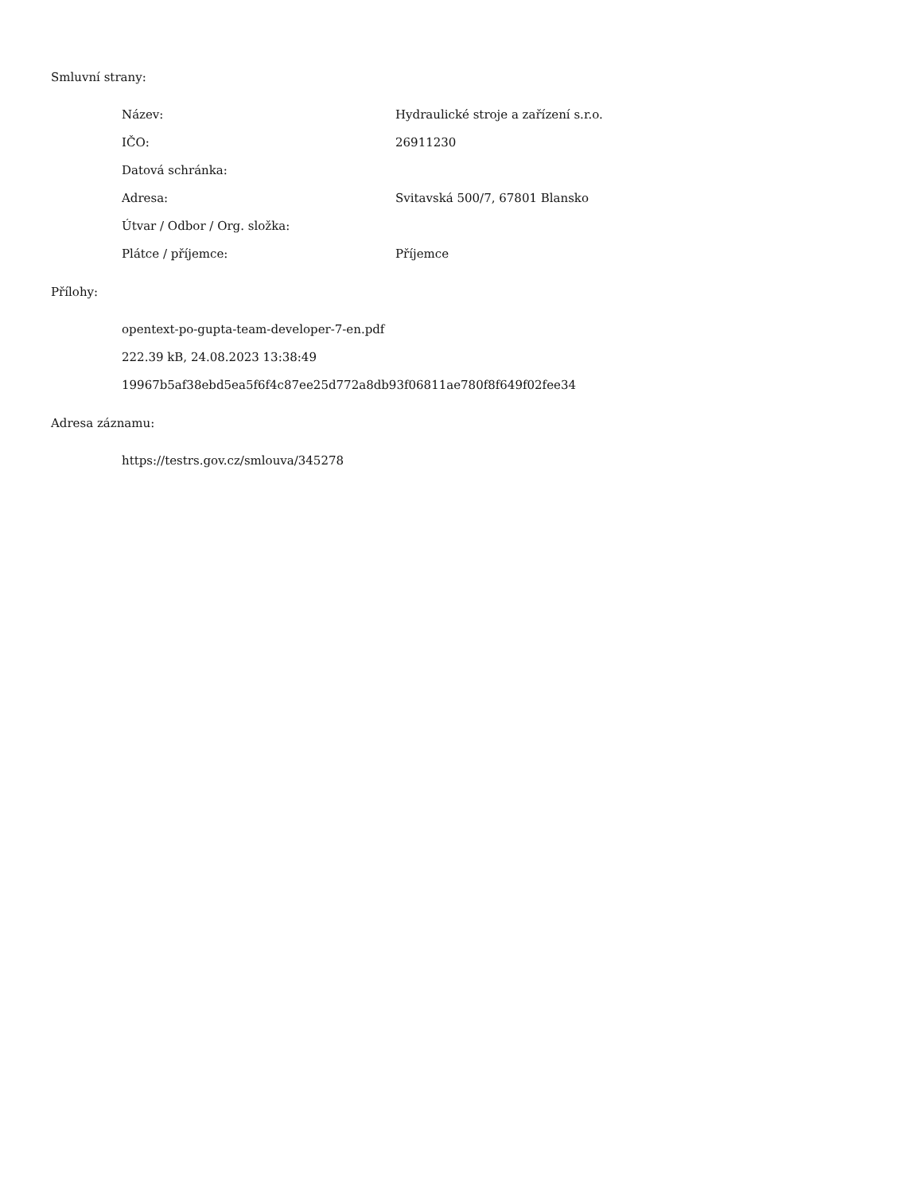Smluvní strany:
| Název: | Hydraulické stroje a zařízení s.r.o. |
| IČO: | 26911230 |
| Datová schránka: | |
| Adresa: | Svitavská 500/7, 67801 Blansko |
| Útvar / Odbor / Org. složka: | |
| Plátce / příjemce: | Příjemce |
Přílohy:
| opentext-po-gupta-team-developer-7-en.pdf |
| 222.39 kB, 24.08.2023 13:38:49 |
| 19967b5af38ebd5ea5f6f4c87ee25d772a8db93f06811ae780f8f649f02fee34 |
Adresa záznamu:
| https://testrs.gov.cz/smlouva/345278 |